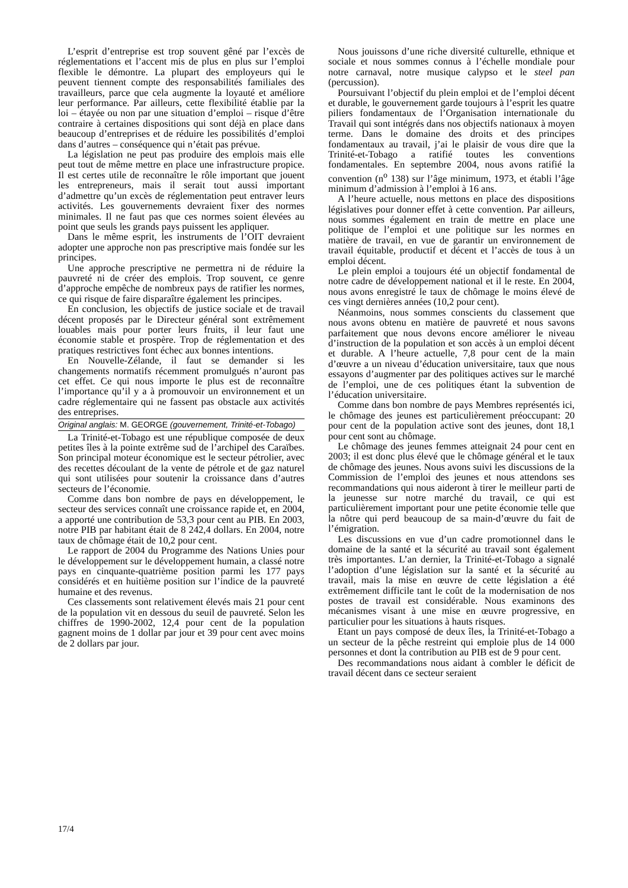L’esprit d’entreprise est trop souvent gêné par l’excès de réglementations et l’accent mis de plus en plus sur l’emploi flexible le démontre. La plupart des employeurs qui le peuvent tiennent compte des responsabilités familiales des travailleurs, parce que cela augmente la loyauté et améliore leur performance. Par ailleurs, cette flexibilité établie par la loi – étayée ou non par une situation d’emploi – risque d’être contraire à certaines dispositions qui sont déjà en place dans beaucoup d’entreprises et de réduire les possibilités d’emploi dans d’autres – conséquence qui n’était pas prévue.
La législation ne peut pas produire des emplois mais elle peut tout de même mettre en place une infrastructure propice. Il est certes utile de reconnaître le rôle important que jouent les entrepreneurs, mais il serait tout aussi important d’admettre qu’un excès de réglementation peut entraver leurs activités. Les gouvernements devraient fixer des normes minimales. Il ne faut pas que ces normes soient élevées au point que seuls les grands pays puissent les appliquer.
Dans le même esprit, les instruments de l’OIT devraient adopter une approche non pas prescriptive mais fondée sur les principes.
Une approche prescriptive ne permettra ni de réduire la pauvreté ni de créer des emplois. Trop souvent, ce genre d’approche empêche de nombreux pays de ratifier les normes, ce qui risque de faire disparaître également les principes.
En conclusion, les objectifs de justice sociale et de travail décent proposés par le Directeur général sont extrêmement louables mais pour porter leurs fruits, il leur faut une économie stable et prospère. Trop de réglementation et des pratiques restrictives font échec aux bonnes intentions.
En Nouvelle-Zélande, il faut se demander si les changements normatifs récemment promulgués n’auront pas cet effet. Ce qui nous importe le plus est de reconnaître l’importance qu’il y a à promouvoir un environnement et un cadre réglementaire qui ne fassent pas obstacle aux activités des entreprises.
Original anglais: M. GEORGE (gouvernement, Trinité-et-Tobago)
La Trinité-et-Tobago est une république composée de deux petites îles à la pointe extrême sud de l’archipel des Caraïbes. Son principal moteur économique est le secteur pétrolier, avec des recettes découlant de la vente de pétrole et de gaz naturel qui sont utilisées pour soutenir la croissance dans d’autres secteurs de l’économie.
Comme dans bon nombre de pays en développement, le secteur des services connaît une croissance rapide et, en 2004, a apporté une contribution de 53,3 pour cent au PIB. En 2003, notre PIB par habitant était de 8 242,4 dollars. En 2004, notre taux de chômage était de 10,2 pour cent.
Le rapport de 2004 du Programme des Nations Unies pour le développement sur le développement humain, a classé notre pays en cinquante-quatrième position parmi les 177 pays considérés et en huitième position sur l’indice de la pauvreté humaine et des revenus.
Ces classements sont relativement élevés mais 21 pour cent de la population vit en dessous du seuil de pauvreté. Selon les chiffres de 1990-2002, 12,4 pour cent de la population gagnent moins de 1 dollar par jour et 39 pour cent avec moins de 2 dollars par jour.
Nous jouissons d’une riche diversité culturelle, ethnique et sociale et nous sommes connus à l’échelle mondiale pour notre carnaval, notre musique calypso et le steel pan (percussion).
Poursuivant l’objectif du plein emploi et de l’emploi décent et durable, le gouvernement garde toujours à l’esprit les quatre piliers fondamentaux de l’Organisation internationale du Travail qui sont intégrés dans nos objectifs nationaux à moyen terme. Dans le domaine des droits et des principes fondamentaux au travail, j’ai le plaisir de vous dire que la Trinité-et-Tobago a ratifié toutes les conventions fondamentales. En septembre 2004, nous avons ratifié la convention (n<sup>o</sup> 138) sur l’âge minimum, 1973, et établi l’âge minimum d’admission à l’emploi à 16 ans.
A l’heure actuelle, nous mettons en place des dispositions législatives pour donner effet à cette convention. Par ailleurs, nous sommes également en train de mettre en place une politique de l’emploi et une politique sur les normes en matière de travail, en vue de garantir un environnement de travail équitable, productif et décent et l’accès de tous à un emploi décent.
Le plein emploi a toujours été un objectif fondamental de notre cadre de développement national et il le reste. En 2004, nous avons enregistré le taux de chômage le moins élevé de ces vingt dernières années (10,2 pour cent).
Néanmoins, nous sommes conscients du classement que nous avons obtenu en matière de pauvreté et nous savons parfaitement que nous devons encore améliorer le niveau d’instruction de la population et son accès à un emploi décent et durable. A l’heure actuelle, 7,8 pour cent de la main d’œuvre a un niveau d’éducation universitaire, taux que nous essayons d’augmenter par des politiques actives sur le marché de l’emploi, une de ces politiques étant la subvention de l’éducation universitaire.
Comme dans bon nombre de pays Membres représentés ici, le chômage des jeunes est particulièrement préoccupant: 20 pour cent de la population active sont des jeunes, dont 18,1 pour cent sont au chômage.
Le chômage des jeunes femmes atteignait 24 pour cent en 2003; il est donc plus élevé que le chômage général et le taux de chômage des jeunes. Nous avons suivi les discussions de la Commission de l’emploi des jeunes et nous attendons ses recommandations qui nous aideront à tirer le meilleur parti de la jeunesse sur notre marché du travail, ce qui est particulièrement important pour une petite économie telle que la nôtre qui perd beaucoup de sa main-d’œuvre du fait de l’émigration.
Les discussions en vue d’un cadre promotionnel dans le domaine de la santé et la sécurité au travail sont également très importantes. L’an dernier, la Trinité-et-Tobago a signalé l’adoption d’une législation sur la santé et la sécurité au travail, mais la mise en œuvre de cette législation a été extrêmement difficile tant le coût de la modernisation de nos postes de travail est considérable. Nous examinons des mécanismes visant à une mise en œuvre progressive, en particulier pour les situations à hauts risques.
Etant un pays composé de deux îles, la Trinité-et-Tobago a un secteur de la pêche restreint qui emploie plus de 14 000 personnes et dont la contribution au PIB est de 9 pour cent.
Des recommandations nous aidant à combler le déficit de travail décent dans ce secteur seraient
17/4